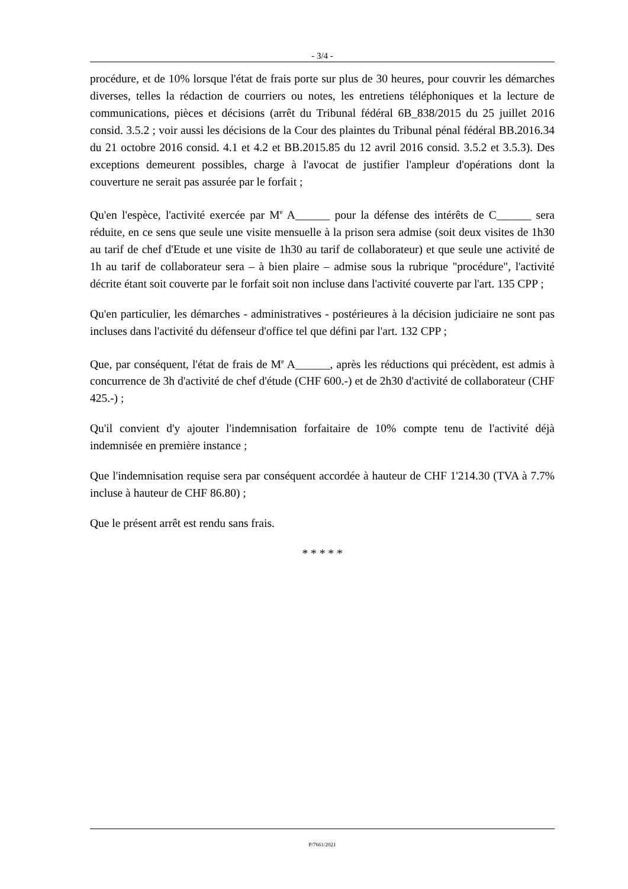- 3/4 -
procédure, et de 10% lorsque l'état de frais porte sur plus de 30 heures, pour couvrir les démarches diverses, telles la rédaction de courriers ou notes, les entretiens téléphoniques et la lecture de communications, pièces et décisions (arrêt du Tribunal fédéral 6B_838/2015 du 25 juillet 2016 consid. 3.5.2 ; voir aussi les décisions de la Cour des plaintes du Tribunal pénal fédéral BB.2016.34 du 21 octobre 2016 consid. 4.1 et 4.2 et BB.2015.85 du 12 avril 2016 consid. 3.5.2 et 3.5.3). Des exceptions demeurent possibles, charge à l'avocat de justifier l'ampleur d'opérations dont la couverture ne serait pas assurée par le forfait ;
Qu'en l'espèce, l'activité exercée par M<sup>e</sup> A______ pour la défense des intérêts de C______ sera réduite, en ce sens que seule une visite mensuelle à la prison sera admise (soit deux visites de 1h30 au tarif de chef d'Etude et une visite de 1h30 au tarif de collaborateur) et que seule une activité de 1h au tarif de collaborateur sera – à bien plaire – admise sous la rubrique "procédure", l'activité décrite étant soit couverte par le forfait soit non incluse dans l'activité couverte par l'art. 135 CPP ;
Qu'en particulier, les démarches - administratives - postérieures à la décision judiciaire ne sont pas incluses dans l'activité du défenseur d'office tel que défini par l'art. 132 CPP ;
Que, par conséquent, l'état de frais de M<sup>e</sup> A______, après les réductions qui précèdent, est admis à concurrence de 3h d'activité de chef d'étude (CHF 600.-) et de 2h30 d'activité de collaborateur (CHF 425.-) ;
Qu'il convient d'y ajouter l'indemnisation forfaitaire de 10% compte tenu de l'activité déjà indemnisée en première instance ;
Que l'indemnisation requise sera par conséquent accordée à hauteur de CHF 1'214.30 (TVA à 7.7% incluse à hauteur de CHF 86.80) ;
Que le présent arrêt est rendu sans frais.
* * * * *
P/7661/2021